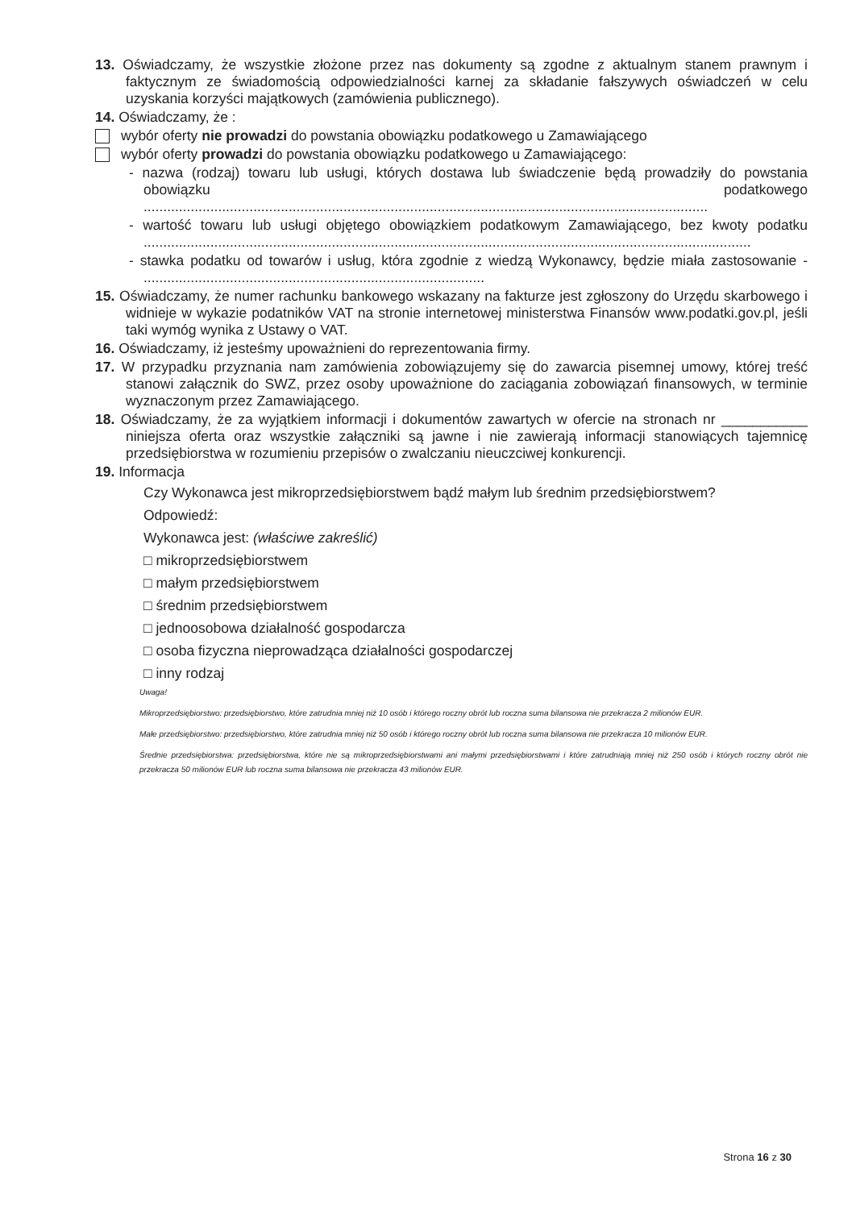13. Oświadczamy, że wszystkie złożone przez nas dokumenty są zgodne z aktualnym stanem prawnym i faktycznym ze świadomością odpowiedzialności karnej za składanie fałszywych oświadczeń w celu uzyskania korzyści majątkowych (zamówienia publicznego).
14. Oświadczamy, że :
wybór oferty nie prowadzi do powstania obowiązku podatkowego u Zamawiającego
wybór oferty prowadzi do powstania obowiązku podatkowego u Zamawiającego:
- nazwa (rodzaj) towaru lub usługi, których dostawa lub świadczenie będą prowadziły do powstania obowiązku podatkowego ................................................................................................................................................
- wartość towaru lub usługi objętego obowiązkiem podatkowym Zamawiającego, bez kwoty podatku ...........................................................................................................................................................
- stawka podatku od towarów i usług, która zgodnie z wiedzą Wykonawcy, będzie miała zastosowanie - .......................................................................................
15. Oświadczamy, że numer rachunku bankowego wskazany na fakturze jest zgłoszony do Urzędu skarbowego i widnieje w wykazie podatników VAT na stronie internetowej ministerstwa Finansów www.podatki.gov.pl, jeśli taki wymóg wynika z Ustawy o VAT.
16. Oświadczamy, iż jesteśmy upoważnieni do reprezentowania firmy.
17. W przypadku przyznania nam zamówienia zobowiązujemy się do zawarcia pisemnej umowy, której treść stanowi załącznik do SWZ, przez osoby upoważnione do zaciągania zobowiązań finansowych, w terminie wyznaczonym przez Zamawiającego.
18. Oświadczamy, że za wyjątkiem informacji i dokumentów zawartych w ofercie na stronach nr ___________ niniejsza oferta oraz wszystkie załączniki są jawne i nie zawierają informacji stanowiących tajemnicę przedsiębiorstwa w rozumieniu przepisów o zwalczaniu nieuczciwej konkurencji.
19. Informacja
Czy Wykonawca jest mikroprzedsiębiorstwem bądź małym lub średnim przedsiębiorstwem?
Odpowiedź:
Wykonawca jest: (właściwe zakreślić)
□ mikroprzedsiębiorstwem
□ małym przedsiębiorstwem
□ średnim przedsiębiorstwem
□ jednoosobowa działalność gospodarcza
□ osoba fizyczna nieprowadząca działalności gospodarczej
□ inny rodzaj
Uwaga!
Mikroprzedsiębiorstwo: przedsiębiorstwo, które zatrudnia mniej niż 10 osób i którego roczny obrót lub roczna suma bilansowa nie przekracza 2 milionów EUR.
Małe przedsiębiorstwo: przedsiębiorstwo, które zatrudnia mniej niż 50 osób i którego roczny obrót lub roczna suma bilansowa nie przekracza 10 milionów EUR.
Średnie przedsiębiorstwa: przedsiębiorstwa, które nie są mikroprzedsiębiorstwami ani małymi przedsiębiorstwami i które zatrudniają mniej niż 250 osób i których roczny obrót nie przekracza 50 milionów EUR lub roczna suma bilansowa nie przekracza 43 milionów EUR.
Strona 16 z 30